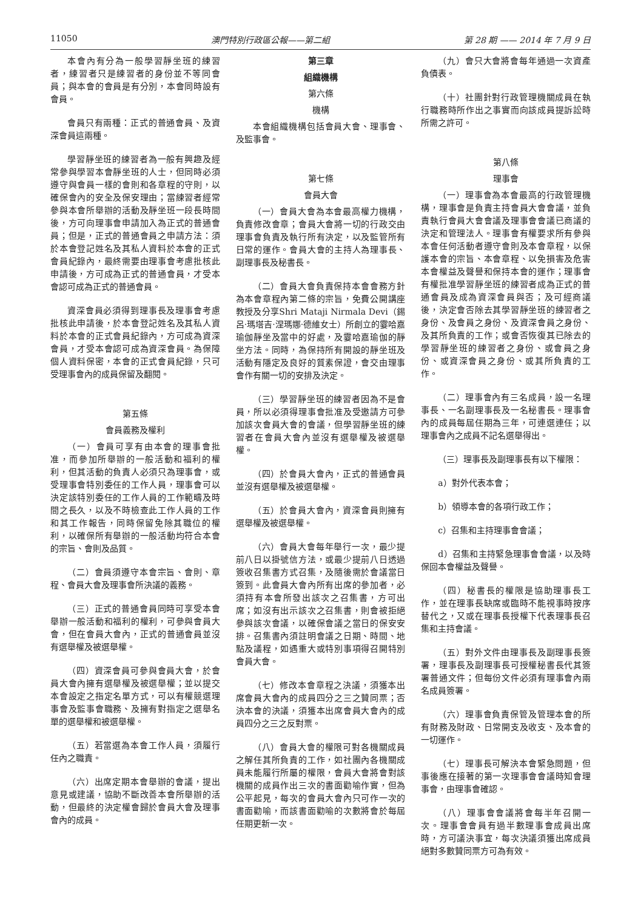11050 澳門特別行政區公報——第二組 第 28 期 —— 2014 年 7 月 9 日
本會內有分為一般學習靜坐班的練習者，練習者只是練習者的身份並不等同會員；與本會的會員是有分別，本會同時設有會員。
會員只有兩種：正式的普通會員、及資深會員這兩種。
學習靜坐班的練習者為一般有興趣及經常參與學習本會靜坐班的人士，但同時必須遵守與會員一樣的會則和各章程的守則，以確保會內的安全及保安理由；當練習者經常參與本會所舉辦的活動及靜坐班一段長時間後，方可向理事會申請加入為正式的普通會員；但是，正式的普通會員之申請方法：須於本會登記姓名及其私人資料於本會的正式會員紀錄內，最終需要由理事會考慮批核此申請後，方可成為正式的普通會員，才受本會認可成為正式的普通會員。
資深會員必須得到理事長及理事會考慮批核此申請後，於本會登記姓名及其私人資料於本會的正式會員紀錄內，方可成為資深會員，才受本會認可成為資深會員。為保障個人資料保密，本會的正式會員紀錄，只可受理事會內的成員保留及翻閱。
第五條
會員義務及權利
（一）會員可享有由本會的理事會批准，而參加所舉辦的一般活動和福利的權利，但其活動的負責人必須只為理事會，或受理事會特別委任的工作人員，理事會可以決定該特別委任的工作人員的工作範疇及時間之長久，以及不時檢查此工作人員的工作和其工作報告，同時保留免除其職位的權利，以確保所有舉辦的一般活動均符合本會的宗旨、會則及品質。
（二）會員須遵守本會宗旨、會則、章程、會員大會及理事會所決議的義務。
（三）正式的普通會員同時可享受本會舉辦一般活動和福利的權利，可參與會員大會，但在會員大會內，正式的普通會員並沒有選舉權及被選舉權。
（四）資深會員可參與會員大會，於會員大會內擁有選舉權及被選舉權；並以提交本會設定之指定名單方式，可以有權競選理事會及監事會職務、及擁有對指定之選舉名單的選舉權和被選舉權。
（五）若當選為本會工作人員，須履行任內之職責。
（六）出席定期本會舉辦的會議，提出意見或建議，協助不斷改善本會所舉辦的活動，但最終的決定權會歸於會員大會及理事會內的成員。
第三章
組織機構
第六條
機構
本會組織機構包括會員大會、理事會、及監事會。
第七條
會員大會
（一）會員大會為本會最高權力機構，負責修改會章；會員大會將一切的行政交由理事會負責及執行所有決定，以及監管所有日常的運作。會員大會的主持人為理事長、副理事長及秘書長。
（二）會員大會負責保持本會會務方針為本會章程內第二條的宗旨，免費公開講座教授及分享Shri Mataji Nirmala Devi（錫呂·瑪塔吉·涅瑪娜·德維女士）所創立的霎哈嘉瑜伽靜坐及當中的好處，及霎哈嘉瑜伽的靜坐方法。同時，為保持所有開設的靜坐班及活動有隱定及良好的質素保證，會交由理事會作有關一切的安排及決定。
（三）學習靜坐班的練習者因為不是會員，所以必須得理事會批准及受邀請方可參加該次會員大會的會議，但學習靜坐班的練習者在會員大會內並沒有選舉權及被選舉權。
（四）於會員大會內，正式的普通會員並沒有選舉權及被選舉權。
（五）於會員大會內，資深會員則擁有選舉權及被選舉權。
（六）會員大會每年舉行一次，最少提前八日以掛號信方法，或最少提前八日透過簽收召集書方式召集，及隨後需於會議當日簽到。此會員大會內所有出席的參加者，必須持有本會所發出該次之召集書，方可出席；如沒有出示該次之召集書，則會被拒絕參與該次會議，以確保會議之當日的保安安排。召集書內須註明會議之日期、時間、地點及議程，如遇重大或特別事項得召開特別會員大會。
（七）修改本會章程之決議，須獲本出席會員大會內的成員四分之三之贊同票；否決本會的決議，須獲本出席會員大會內的成員四分之三之反對票。
（八）會員大會的權限可對各機關成員之解任其所負責的工作，如社團內各機關成員未能履行所屬的權限，會員大會將會對該機關的成員作出三次的書面勸喻作實，但為公平起見，每次的會員大會內只可作一次的書面勸喻，而該書面勸喻的次數將會於每屆任期更新一次。
（九）會只大會將會每年通過一次資產負債表。
（十）社團針對行政管理機關成員在執行職務時所作出之事實而向該成員提訴訟時所需之許可。
第八條
理事會
（一）理事會為本會最高的行政管理機構，理事會是負責主持會員大會會議，並負責執行會員大會會議及理事會會議已商議的決定和管理法人。理事會有權要求所有參與本會任何活動者遵守會則及本會章程，以保護本會的宗旨、本會章程、以免損害及危害本會權益及聲譽和保持本會的運作；理事會有權批准學習靜坐班的練習者成為正式的普通會員及成為資深會員與否；及可經商議後，決定會否除去其學習靜坐班的練習者之身份、及會員之身份、及資深會員之身份、及其所負責的工作；或會否恢復其已除去的學習靜坐班的練習者之身份、或會員之身份、或資深會員之身份、或其所負責的工作。
（二）理事會內有三名成員，設一名理事長、一名副理事長及一名秘書長。理事會內的成員每屆任期為三年，可連選連任；以理事會內之成員不記名選舉得出。
（三）理事長及副理事長有以下權限：
a）對外代表本會；
b）領導本會的各項行政工作；
c）召集和主持理事會會議；
d）召集和主持緊急理事會會議，以及時保回本會權益及聲譽。
（四）秘書長的權限是協助理事長工作，並在理事長缺席或臨時不能視事時按序替代之，又或在理事長授權下代表理事長召集和主持會議。
（五）對外文件由理事長及副理事長簽署，理事長及副理事長可授權秘書長代其簽署普通文件；但每份文件必須有理事會內兩名成員簽署。
（六）理事會負責保管及管理本會的所有財務及財政、日常開支及收支、及本會的一切運作。
（七）理事長可解決本會緊急問題，但事後應在接著的第一次理事會會議時知會理事會，由理事會確認。
（八）理事會會議將會每半年召開一次。理事會會員有過半數理事會成員出席時，方可議決事宜，每次決議須獲出席成員絕對多數贊同票方可為有效。